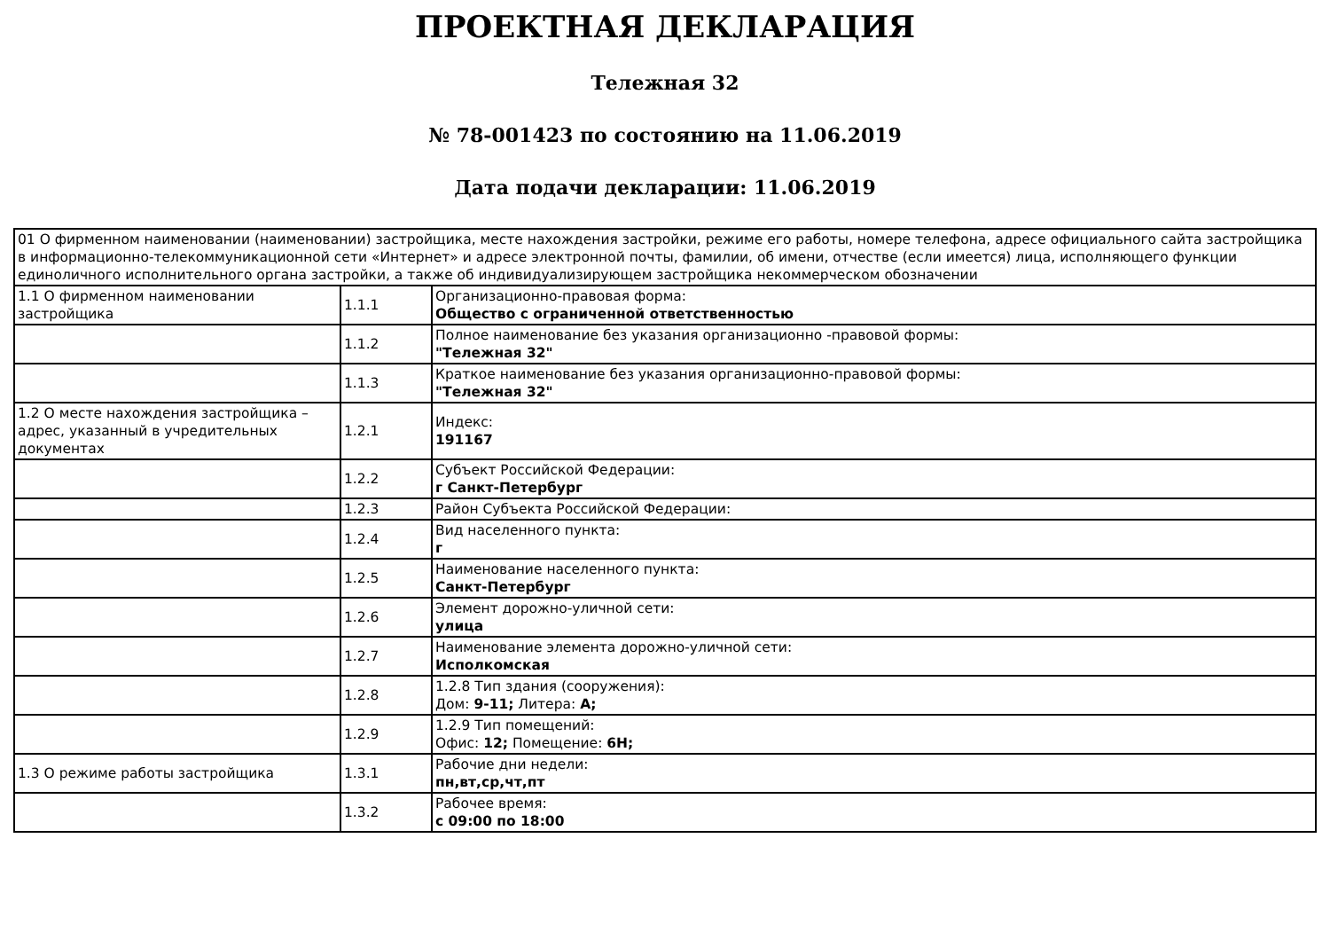ПРОЕКТНАЯ ДЕКЛАРАЦИЯ
Тележная 32
№ 78-001423 по состоянию на 11.06.2019
Дата подачи декларации: 11.06.2019
| 01 О фирменном наименовании (наименовании) застройщика, месте нахождения застройки, режиме его работы, номере телефона, адресе официального сайта застройщика в информационно-телекоммуникационной сети «Интернет» и адресе электронной почты, фамилии, об имени, отчестве (если имеется) лица, исполняющего функции единоличного исполнительного органа застройки, а также об индивидуализирующем застройщика некоммерческом обозначении | | |
| 1.1 О фирменном наименовании застройщика | 1.1.1 | Организационно-правовая форма: Общество с ограниченной ответственностью |
| | 1.1.2 | Полное наименование без указания организационно -правовой формы: "Тележная 32" |
| | 1.1.3 | Краткое наименование без указания организационно-правовой формы: "Тележная 32" |
| 1.2 О месте нахождения застройщика – адрес, указанный в учредительных документах | 1.2.1 | Индекс: 191167 |
| | 1.2.2 | Субъект Российской Федерации: г Санкт-Петербург |
| | 1.2.3 | Район Субъекта Российской Федерации: |
| | 1.2.4 | Вид населенного пункта: г |
| | 1.2.5 | Наименование населенного пункта: Санкт-Петербург |
| | 1.2.6 | Элемент дорожно-уличной сети: улица |
| | 1.2.7 | Наименование элемента дорожно-уличной сети: Исполкомская |
| | 1.2.8 | 1.2.8 Тип здания (сооружения): Дом: 9-11; Литера: А; |
| | 1.2.9 | 1.2.9 Тип помещений: Офис: 12; Помещение: 6Н; |
| 1.3 О режиме работы застройщика | 1.3.1 | Рабочие дни недели: пн,вт,ср,чт,пт |
| | 1.3.2 | Рабочее время: с 09:00 по 18:00 |